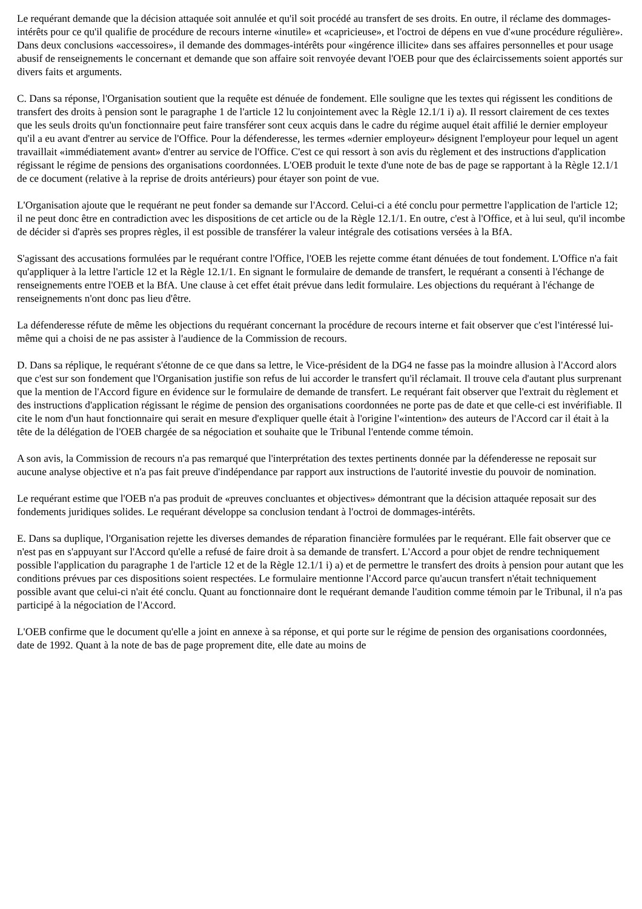Le requérant demande que la décision attaquée soit annulée et qu'il soit procédé au transfert de ses droits. En outre, il réclame des dommages-intérêts pour ce qu'il qualifie de procédure de recours interne «inutile» et «capricieuse», et l'octroi de dépens en vue d'«une procédure régulière». Dans deux conclusions «accessoires», il demande des dommages-intérêts pour «ingérence illicite» dans ses affaires personnelles et pour usage abusif de renseignements le concernant et demande que son affaire soit renvoyée devant l'OEB pour que des éclaircissements soient apportés sur divers faits et arguments.
C. Dans sa réponse, l'Organisation soutient que la requête est dénuée de fondement. Elle souligne que les textes qui régissent les conditions de transfert des droits à pension sont le paragraphe 1 de l'article 12 lu conjointement avec la Règle 12.1/1 i) a). Il ressort clairement de ces textes que les seuls droits qu'un fonctionnaire peut faire transférer sont ceux acquis dans le cadre du régime auquel était affilié le dernier employeur qu'il a eu avant d'entrer au service de l'Office. Pour la défenderesse, les termes «dernier employeur» désignent l'employeur pour lequel un agent travaillait «immédiatement avant» d'entrer au service de l'Office. C'est ce qui ressort à son avis du règlement et des instructions d'application régissant le régime de pensions des organisations coordonnées. L'OEB produit le texte d'une note de bas de page se rapportant à la Règle 12.1/1 de ce document (relative à la reprise de droits antérieurs) pour étayer son point de vue.
L'Organisation ajoute que le requérant ne peut fonder sa demande sur l'Accord. Celui-ci a été conclu pour permettre l'application de l'article 12; il ne peut donc être en contradiction avec les dispositions de cet article ou de la Règle 12.1/1. En outre, c'est à l'Office, et à lui seul, qu'il incombe de décider si d'après ses propres règles, il est possible de transférer la valeur intégrale des cotisations versées à la BfA.
S'agissant des accusations formulées par le requérant contre l'Office, l'OEB les rejette comme étant dénuées de tout fondement. L'Office n'a fait qu'appliquer à la lettre l'article 12 et la Règle 12.1/1. En signant le formulaire de demande de transfert, le requérant a consenti à l'échange de renseignements entre l'OEB et la BfA. Une clause à cet effet était prévue dans ledit formulaire. Les objections du requérant à l'échange de renseignements n'ont donc pas lieu d'être.
La défenderesse réfute de même les objections du requérant concernant la procédure de recours interne et fait observer que c'est l'intéressé lui-même qui a choisi de ne pas assister à l'audience de la Commission de recours.
D. Dans sa réplique, le requérant s'étonne de ce que dans sa lettre, le Vice-président de la DG4 ne fasse pas la moindre allusion à l'Accord alors que c'est sur son fondement que l'Organisation justifie son refus de lui accorder le transfert qu'il réclamait. Il trouve cela d'autant plus surprenant que la mention de l'Accord figure en évidence sur le formulaire de demande de transfert. Le requérant fait observer que l'extrait du règlement et des instructions d'application régissant le régime de pension des organisations coordonnées ne porte pas de date et que celle-ci est invérifiable. Il cite le nom d'un haut fonctionnaire qui serait en mesure d'expliquer quelle était à l'origine l'«intention» des auteurs de l'Accord car il était à la tête de la délégation de l'OEB chargée de sa négociation et souhaite que le Tribunal l'entende comme témoin.
A son avis, la Commission de recours n'a pas remarqué que l'interprétation des textes pertinents donnée par la défenderesse ne reposait sur aucune analyse objective et n'a pas fait preuve d'indépendance par rapport aux instructions de l'autorité investie du pouvoir de nomination.
Le requérant estime que l'OEB n'a pas produit de «preuves concluantes et objectives» démontrant que la décision attaquée reposait sur des fondements juridiques solides. Le requérant développe sa conclusion tendant à l'octroi de dommages-intérêts.
E. Dans sa duplique, l'Organisation rejette les diverses demandes de réparation financière formulées par le requérant. Elle fait observer que ce n'est pas en s'appuyant sur l'Accord qu'elle a refusé de faire droit à sa demande de transfert. L'Accord a pour objet de rendre techniquement possible l'application du paragraphe 1 de l'article 12 et de la Règle 12.1/1 i) a) et de permettre le transfert des droits à pension pour autant que les conditions prévues par ces dispositions soient respectées. Le formulaire mentionne l'Accord parce qu'aucun transfert n'était techniquement possible avant que celui-ci n'ait été conclu. Quant au fonctionnaire dont le requérant demande l'audition comme témoin par le Tribunal, il n'a pas participé à la négociation de l'Accord.
L'OEB confirme que le document qu'elle a joint en annexe à sa réponse, et qui porte sur le régime de pension des organisations coordonnées, date de 1992. Quant à la note de bas de page proprement dite, elle date au moins de